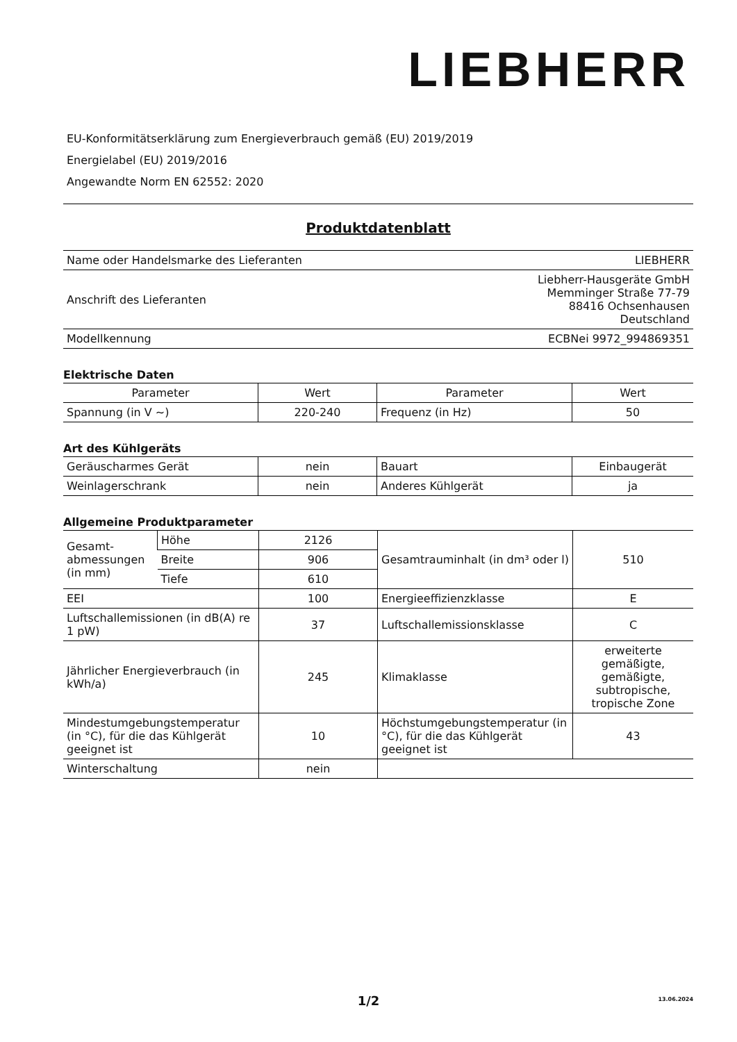LIEBHERR
EU-Konformitätserklärung zum Energieverbrauch gemäß (EU) 2019/2019
Energielabel (EU) 2019/2016
Angewandte Norm EN 62552: 2020
Produktdatenblatt
| Name oder Handelsmarke des Lieferanten | LIEBHERR |
| Anschrift des Lieferanten | Liebherr-Hausgeräte GmbH Memminger Straße 77-79 88416 Ochsenhausen Deutschland |
| Modellkennung | ECBNei 9972_994869351 |
Elektrische Daten
| Parameter | Wert | Parameter | Wert |
| --- | --- | --- | --- |
| Spannung (in V ~) | 220-240 | Frequenz (in Hz) | 50 |
Art des Kühlgeräts
| Geräuscharmes Gerät | nein | Bauart | Einbaugerät |
| Weinlagerschrank | nein | Anderes Kühlgerät | ja |
Allgemeine Produktparameter
| Gesamt-abmessungen (in mm) | Höhe | 2126 | Gesamtrauminhalt (in dm³ oder l) | 510 |
| | Breite | 906 | | |
| | Tiefe | 610 | | |
| EEI | | 100 | Energieeffizienzklasse | E |
| Luftschallemissionen (in dB(A) re 1 pW) | | 37 | Luftschallemissionsklasse | C |
| Jährlicher Energieverbrauch (in kWh/a) | | 245 | Klimaklasse | erweiterte gemäßigte, gemäßigte, subtropische, tropische Zone |
| Mindestumgebungstemperatur (in °C), für die das Kühlgerät geeignet ist | | 10 | Höchstumgebungstemperatur (in °C), für die das Kühlgerät geeignet ist | 43 |
| Winterschaltung | | nein | | |
1/2
13.06.2024